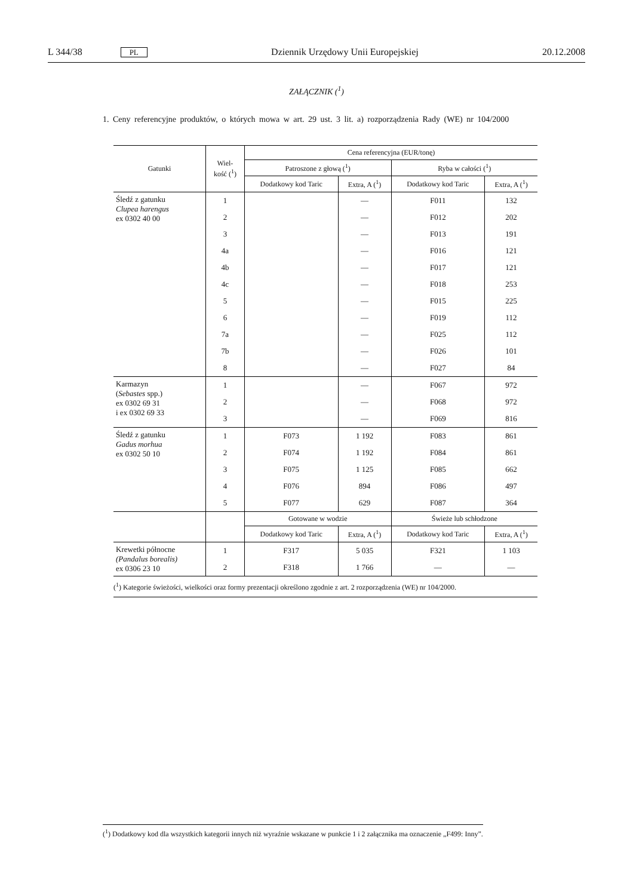L 344/38 PL Dziennik Urzędowy Unii Europejskiej 20.12.2008
ZAŁĄCZNIK (<sup>1</sup>)
1. Ceny referencyjne produktów, o których mowa w art. 29 ust. 3 lit. a) rozporządzenia Rady (WE) nr 104/2000
| Gatunki | Wiel- kość (<sup>1</sup>) | Cena referencyjna (EUR/tonę) | | | |
| --- | --- | --- | --- | --- | --- |
| | | Patroszone z głową (<sup>1</sup>) | | Ryba w całości (<sup>1</sup>) | |
| | | Dodatkowy kod Taric | Extra, A (<sup>1</sup>) | Dodatkowy kod Taric | Extra, A (<sup>1</sup>) |
| Śledź z gatunku Clupea harengus ex 0302 40 00 | 1 | | — | F011 | 132 |
| | 2 | | — | F012 | 202 |
| | 3 | | — | F013 | 191 |
| | 4a | | — | F016 | 121 |
| | 4b | | — | F017 | 121 |
| | 4c | | — | F018 | 253 |
| | 5 | | — | F015 | 225 |
| | 6 | | — | F019 | 112 |
| | 7a | | — | F025 | 112 |
| | 7b | | — | F026 | 101 |
| | 8 | | — | F027 | 84 |
| Karmazyn ( Sebastes spp.) ex 0302 69 31 i ex 0302 69 33 | 1 | | — | F067 | 972 |
| | 2 | | — | F068 | 972 |
| | 3 | | — | F069 | 816 |
| Śledź z gatunku Gadus morhua ex 0302 50 10 | 1 | F073 | 1 192 | F083 | 861 |
| | 2 | F074 | 1 192 | F084 | 861 |
| | 3 | F075 | 1 125 | F085 | 662 |
| | 4 | F076 | 894 | F086 | 497 |
| | 5 | F077 | 629 | F087 | 364 |
| | | Gotowane w wodzie | | Świeże lub schłodzone | |
| | | Dodatkowy kod Taric | Extra, A (<sup>1</sup>) | Dodatkowy kod Taric | Extra, A (<sup>1</sup>) |
| Krewetki północne (Pandalus borealis) ex 0306 23 10 | 1 | F317 | 5 035 | F321 | 1 103 |
| | 2 | F318 | 1 766 | — | — |
| (<sup>1</sup>) Kategorie świeżości, wielkości oraz formy prezentacji określono zgodnie z art. 2 rozporządzenia (WE) nr 104/2000. | | | | | |
(<sup>1</sup>) Dodatkowy kod dla wszystkich kategorii innych niż wyraźnie wskazane w punkcie 1 i 2 załącznika ma oznaczenie „F499: Inny”.